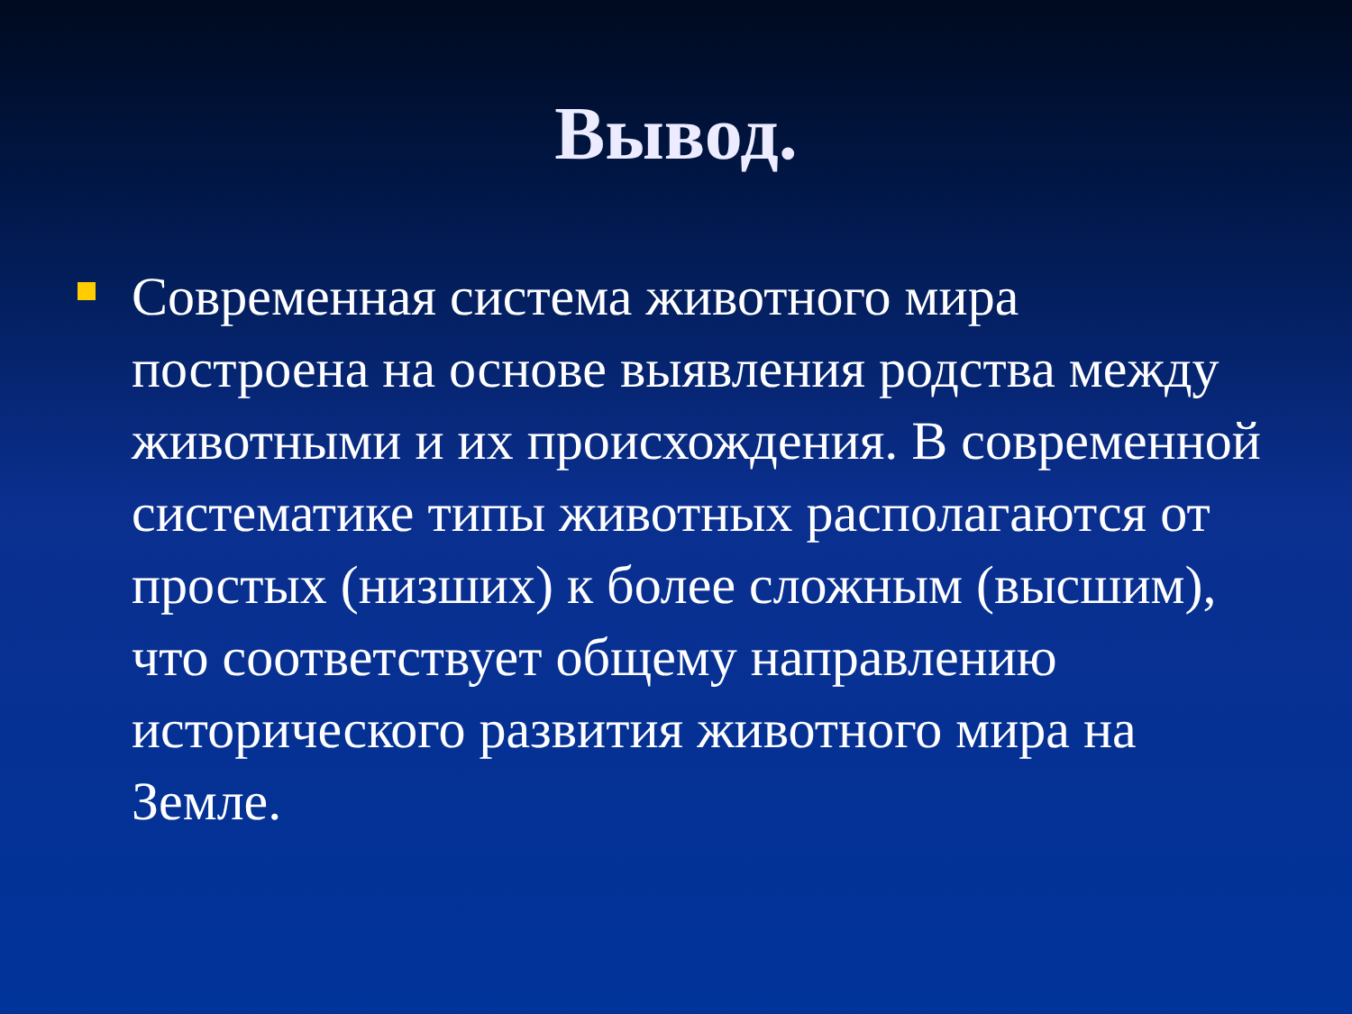Вывод.
Современная система животного мира построена на основе выявления родства между животными и их происхождения. В современной систематике типы животных располагаются от простых (низших) к более сложным (высшим), что соответствует общему направлению исторического развития животного мира на Земле.